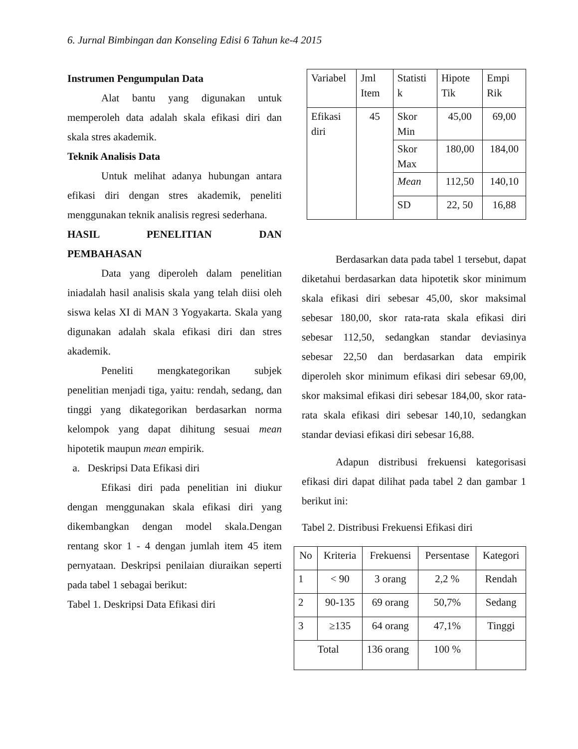6. Jurnal Bimbingan dan Konseling Edisi 6 Tahun ke-4 2015
Instrumen Pengumpulan Data
Alat bantu yang digunakan untuk memperoleh data adalah skala efikasi diri dan skala stres akademik.
Teknik Analisis Data
Untuk melihat adanya hubungan antara efikasi diri dengan stres akademik, peneliti menggunakan teknik analisis regresi sederhana.
HASIL PENELITIAN DAN
PEMBAHASAN
Data yang diperoleh dalam penelitian iniadalah hasil analisis skala yang telah diisi oleh siswa kelas XI di MAN 3 Yogyakarta. Skala yang digunakan adalah skala efikasi diri dan stres akademik.
Peneliti mengkategorikan subjek penelitian menjadi tiga, yaitu: rendah, sedang, dan tinggi yang dikategorikan berdasarkan norma kelompok yang dapat dihitung sesuai mean hipotetik maupun mean empirik.
a. Deskripsi Data Efikasi diri
Efikasi diri pada penelitian ini diukur dengan menggunakan skala efikasi diri yang dikembangkan dengan model skala.Dengan rentang skor 1 - 4 dengan jumlah item 45 item pernyataan. Deskripsi penilaian diuraikan seperti pada tabel 1 sebagai berikut:
Tabel 1. Deskripsi Data Efikasi diri
| Variabel | Jml Item | Statisti k | Hipote Tik | Empi Rik |
| --- | --- | --- | --- | --- |
| Efikasi diri | 45 | Skor Min | 45,00 | 69,00 |
| | | Skor Max | 180,00 | 184,00 |
| | | Mean | 112,50 | 140,10 |
| | | SD | 22, 50 | 16,88 |
Berdasarkan data pada tabel 1 tersebut, dapat diketahui berdasarkan data hipotetik skor minimum skala efikasi diri sebesar 45,00, skor maksimal sebesar 180,00, skor rata-rata skala efikasi diri sebesar 112,50, sedangkan standar deviasinya sebesar 22,50 dan berdasarkan data empirik diperoleh skor minimum efikasi diri sebesar 69,00, skor maksimal efikasi diri sebesar 184,00, skor rata-rata skala efikasi diri sebesar 140,10, sedangkan standar deviasi efikasi diri sebesar 16,88.
Adapun distribusi frekuensi kategorisasi efikasi diri dapat dilihat pada tabel 2 dan gambar 1 berikut ini:
Tabel 2. Distribusi Frekuensi Efikasi diri
| No | Kriteria | Frekuensi | Persentase | Kategori |
| --- | --- | --- | --- | --- |
| 1 | < 90 | 3 orang | 2,2 % | Rendah |
| 2 | 90-135 | 69 orang | 50,7% | Sedang |
| 3 | ≥135 | 64 orang | 47,1% | Tinggi |
| Total | | 136 orang | 100 % | |